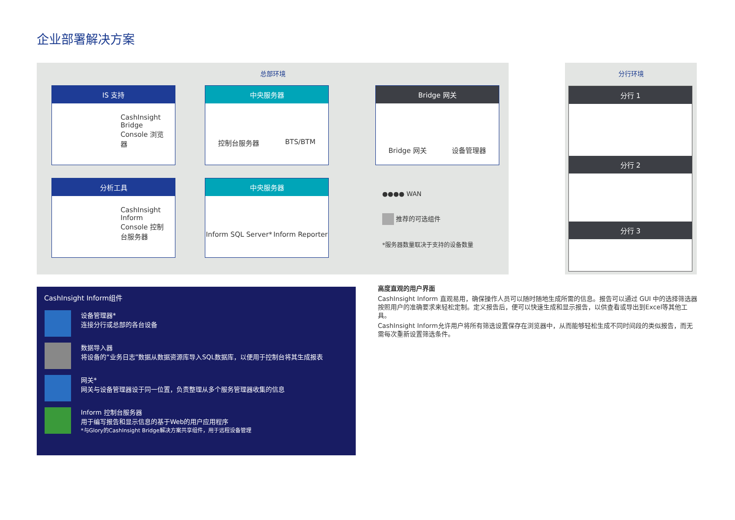企业部署解决方案
总部环境 分行环境
IS 支持
CashInsight Bridge Console 浏览器
中央服务器
控制台服务器 BTS/BTM
Bridge 网关
Bridge 网关 设备管理器
分析工具
CashInsight Inform Console 控制台服务器
中央服务器
Inform SQL Server* Inform Reporter
分行 1
分行 2
分行 3
●●●● WAN
推荐的可选组件
*服务器数量取决于支持的设备数量
CashInsight Inform组件
设备管理器*
连接分行或总部的各台设备
数据导入器
将设备的“业务日志”数据从数据资源库导入SQL数据库，以便用于控制台将其生成报表
网关*
网关与设备管理器设于同一位置，负责整理从多个服务管理器收集的信息
Inform 控制台服务器
用于编写报告和显示信息的基于Web的用户应用程序
*与Glory的CashInsight Bridge解决方案共享组件，用于远程设备管理
高度直观的用户界面
CashInsight Inform 直观易用，确保操作人员可以随时随地生成所需的信息。报告可以通过 GUI 中的选择筛选器按照用户的准确要求来轻松定制。定义报告后，便可以快速生成和显示报告，以供查看或导出到Excel等其他工具。
CashInsight Inform允许用户将所有筛选设置保存在浏览器中，从而能够轻松生成不同时间段的类似报告，而无需每次重新设置筛选条件。